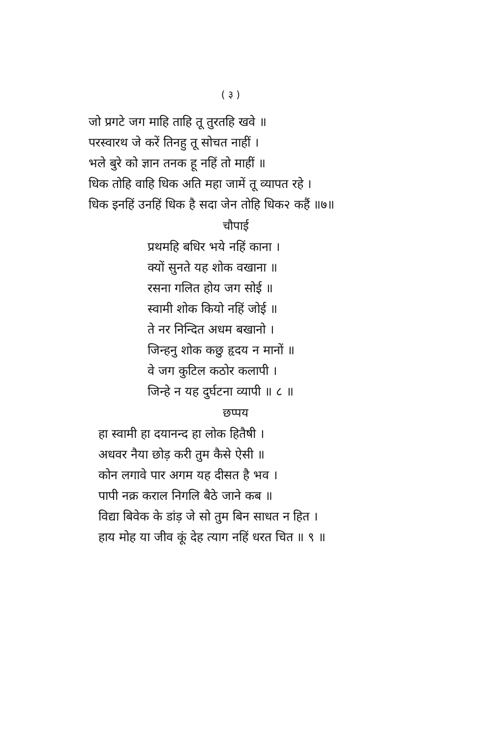( ३ )
जो प्रगटे जग माहि ताहि तू तुरतहि खवे ॥
परस्वारथ जे करें तिनहु तू सोचत नाहीं ।
भले बुरे को ज्ञान तनक हू नहिं तो माहीं ॥
धिक तोहि वाहि धिक अति महा जामें तू व्यापत रहे ।
धिक इनहिं उनहिं धिक है सदा जेन तोहि धिक२ कहैं ॥७॥
चौपाई
प्रथमहि बधिर भये नहिं काना ।
क्यों सुनते यह शोक वखाना ॥
रसना गलित होय जग सोई ॥
स्वामी शोक कियो नहिं जोई ॥
ते नर निन्दित अधम बखानो ।
जिन्हनु शोक कछु हृदय न मानों ॥
वे जग कुटिल कठोर कलापी ।
जिन्हे न यह दुर्घटना व्यापी ॥ ८ ॥
छप्पय
हा स्वामी हा दयानन्द हा लोक हितैषी ।
अधवर नैया छोड़ करी तुम कैसे ऐसी ॥
कोन लगावे पार अगम यह दीसत है भव ।
पापी नक्र कराल निगलि बैठे जाने कब ॥
विद्या बिवेक के डांड़ जे सो तुम बिन साधत न हित ।
हाय मोह या जीव कूं देह त्याग नहिं धरत चित ॥ ९ ॥